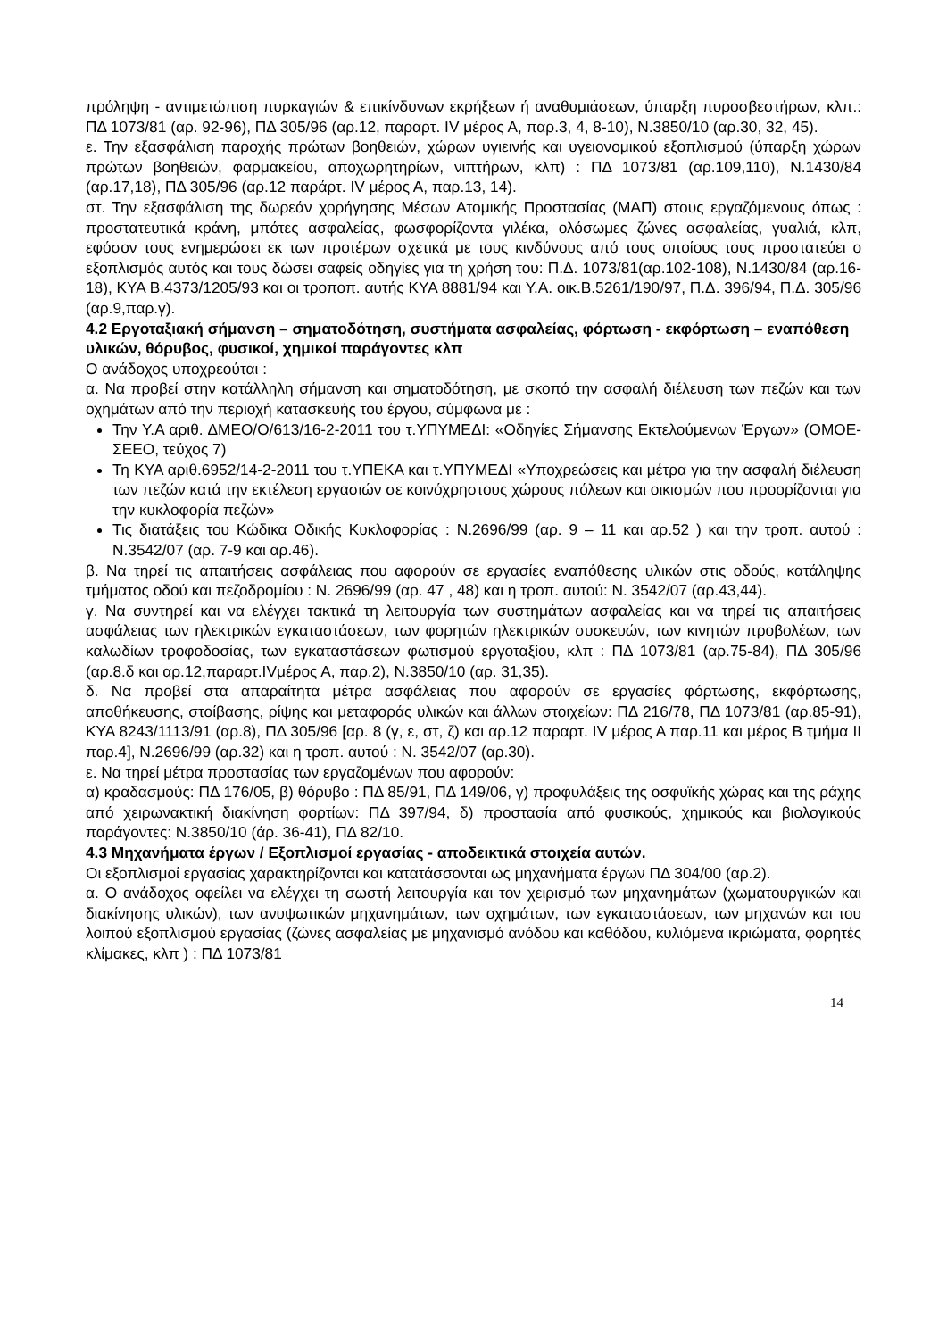πρόληψη - αντιμετώπιση πυρκαγιών & επικίνδυνων εκρήξεων ή αναθυμιάσεων, ύπαρξη πυροσβεστήρων, κλπ.: ΠΔ 1073/81 (αρ. 92-96), ΠΔ 305/96 (αρ.12, παραρτ. IV μέρος Α, παρ.3, 4, 8-10), Ν.3850/10 (αρ.30, 32, 45).
ε. Την εξασφάλιση παροχής πρώτων βοηθειών, χώρων υγιεινής και υγειονομικού εξοπλισμού (ύπαρξη χώρων πρώτων βοηθειών, φαρμακείου, αποχωρητηρίων, νιπτήρων, κλπ) : ΠΔ 1073/81 (αρ.109,110), Ν.1430/84 (αρ.17,18), ΠΔ 305/96 (αρ.12 παράρτ. IV μέρος Α, παρ.13, 14).
στ. Την εξασφάλιση της δωρεάν χορήγησης Μέσων Ατομικής Προστασίας (ΜΑΠ) στους εργαζόμενους όπως : προστατευτικά κράνη, μπότες ασφαλείας, φωσφορίζοντα γιλέκα, ολόσωμες ζώνες ασφαλείας, γυαλιά, κλπ, εφόσον τους ενημερώσει εκ των προτέρων σχετικά με τους κινδύνους από τους οποίους τους προστατεύει ο εξοπλισμός αυτός και τους δώσει σαφείς οδηγίες για τη χρήση του: Π.Δ. 1073/81(αρ.102-108), Ν.1430/84 (αρ.16-18), ΚΥΑ Β.4373/1205/93 και οι τροποπ. αυτής ΚΥΑ 8881/94 και Υ.Α. οικ.Β.5261/190/97, Π.Δ. 396/94, Π.Δ. 305/96 (αρ.9,παρ.γ).
4.2 Εργοταξιακή σήμανση – σηματοδότηση, συστήματα ασφαλείας, φόρτωση - εκφόρτωση – εναπόθεση υλικών, θόρυβος, φυσικοί, χημικοί παράγοντες κλπ
Ο ανάδοχος υποχρεούται :
α. Να προβεί στην κατάλληλη σήμανση και σηματοδότηση, με σκοπό την ασφαλή διέλευση των πεζών και των οχημάτων από την περιοχή κατασκευής του έργου, σύμφωνα με :
Την Υ.Α αριθ. ΔΜΕΟ/Ο/613/16-2-2011 του τ.ΥΠΥΜΕΔΙ: «Οδηγίες Σήμανσης Εκτελούμενων Έργων» (ΟΜΟΕ-ΣΕΕΟ, τεύχος 7)
Τη ΚΥΑ αριθ.6952/14-2-2011 του τ.ΥΠΕΚΑ και τ.ΥΠΥΜΕΔΙ «Υποχρεώσεις και μέτρα για την ασφαλή διέλευση των πεζών κατά την εκτέλεση εργασιών σε κοινόχρηστους χώρους πόλεων και οικισμών που προορίζονται για την κυκλοφορία πεζών»
Τις διατάξεις του Κώδικα Οδικής Κυκλοφορίας : Ν.2696/99 (αρ. 9 – 11 και αρ.52 ) και την τροπ. αυτού : Ν.3542/07 (αρ. 7-9 και αρ.46).
β. Να τηρεί τις απαιτήσεις ασφάλειας που αφορούν σε εργασίες εναπόθεσης υλικών στις οδούς, κατάληψης τμήματος οδού και πεζοδρομίου : Ν. 2696/99 (αρ. 47 , 48) και η τροπ. αυτού: Ν. 3542/07 (αρ.43,44).
γ. Να συντηρεί και να ελέγχει τακτικά τη λειτουργία των συστημάτων ασφαλείας και να τηρεί τις απαιτήσεις ασφάλειας των ηλεκτρικών εγκαταστάσεων, των φορητών ηλεκτρικών συσκευών, των κινητών προβολέων, των καλωδίων τροφοδοσίας, των εγκαταστάσεων φωτισμού εργοταξίου, κλπ : ΠΔ 1073/81 (αρ.75-84), ΠΔ 305/96 (αρ.8.δ και αρ.12,παραρτ.IVμέρος Α, παρ.2), Ν.3850/10 (αρ. 31,35).
δ. Να προβεί στα απαραίτητα μέτρα ασφάλειας που αφορούν σε εργασίες φόρτωσης, εκφόρτωσης, αποθήκευσης, στοίβασης, ρίψης και μεταφοράς υλικών και άλλων στοιχείων: ΠΔ 216/78, ΠΔ 1073/81 (αρ.85-91), ΚΥΑ 8243/1113/91 (αρ.8), ΠΔ 305/96 [αρ. 8 (γ, ε, στ, ζ) και αρ.12 παραρτ. IV μέρος Α παρ.11 και μέρος Β τμήμα ΙΙ παρ.4], Ν.2696/99 (αρ.32) και η τροπ. αυτού : Ν. 3542/07 (αρ.30).
ε. Να τηρεί μέτρα προστασίας των εργαζομένων που αφορούν:
α) κραδασμούς: ΠΔ 176/05, β) θόρυβο : ΠΔ 85/91, ΠΔ 149/06, γ) προφυλάξεις της οσφυϊκής χώρας και της ράχης από χειρωνακτική διακίνηση φορτίων: ΠΔ 397/94, δ) προστασία από φυσικούς, χημικούς και βιολογικούς παράγοντες: Ν.3850/10 (άρ. 36-41), ΠΔ 82/10.
4.3 Μηχανήματα έργων / Εξοπλισμοί εργασίας - αποδεικτικά στοιχεία αυτών.
Οι εξοπλισμοί εργασίας χαρακτηρίζονται και κατατάσσονται ως μηχανήματα έργων ΠΔ 304/00 (αρ.2).
α. Ο ανάδοχος οφείλει να ελέγχει τη σωστή λειτουργία και τον χειρισμό των μηχανημάτων (χωματουργικών και διακίνησης υλικών), των ανυψωτικών μηχανημάτων, των οχημάτων, των εγκαταστάσεων, των μηχανών και του λοιπού εξοπλισμού εργασίας (ζώνες ασφαλείας με μηχανισμό ανόδου και καθόδου, κυλιόμενα ικριώματα, φορητές κλίμακες, κλπ ) : ΠΔ 1073/81
14